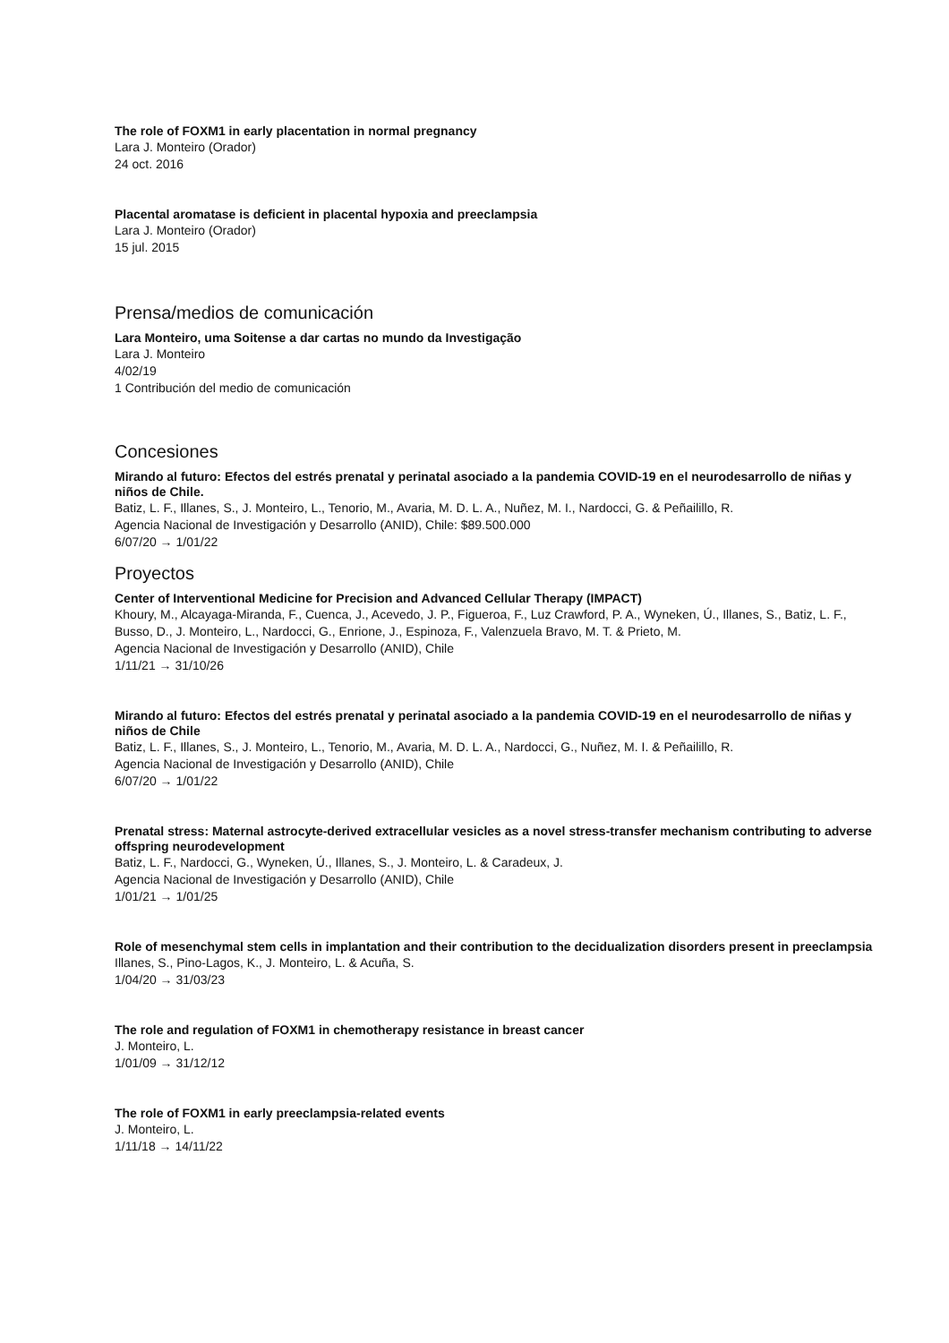The role of FOXM1 in early placentation in normal pregnancy
Lara J. Monteiro (Orador)
24 oct. 2016
Placental aromatase is deficient in placental hypoxia and preeclampsia
Lara J. Monteiro (Orador)
15 jul. 2015
Prensa/medios de comunicación
Lara Monteiro, uma Soitense a dar cartas no mundo da Investigação
Lara J. Monteiro
4/02/19
1 Contribución del medio de comunicación
Concesiones
Mirando al futuro: Efectos del estrés prenatal y perinatal asociado a la pandemia COVID-19 en el neurodesarrollo de niñas y niños de Chile.
Batiz, L. F., Illanes, S., J. Monteiro, L., Tenorio, M., Avaria, M. D. L. A., Nuñez, M. I., Nardocci, G. & Peñailillo, R.
Agencia Nacional de Investigación y Desarrollo (ANID), Chile: $89.500.000
6/07/20 → 1/01/22
Proyectos
Center of Interventional Medicine for Precision and Advanced Cellular Therapy (IMPACT)
Khoury, M., Alcayaga-Miranda, F., Cuenca, J., Acevedo, J. P., Figueroa, F., Luz Crawford, P. A., Wyneken, Ú., Illanes, S., Batiz, L. F., Busso, D., J. Monteiro, L., Nardocci, G., Enrione, J., Espinoza, F., Valenzuela Bravo, M. T. & Prieto, M.
Agencia Nacional de Investigación y Desarrollo (ANID), Chile
1/11/21 → 31/10/26
Mirando al futuro: Efectos del estrés prenatal y perinatal asociado a la pandemia COVID-19 en el neurodesarrollo de niñas y niños de Chile
Batiz, L. F., Illanes, S., J. Monteiro, L., Tenorio, M., Avaria, M. D. L. A., Nardocci, G., Nuñez, M. I. & Peñailillo, R.
Agencia Nacional de Investigación y Desarrollo (ANID), Chile
6/07/20 → 1/01/22
Prenatal stress: Maternal astrocyte-derived extracellular vesicles as a novel stress-transfer mechanism contributing to adverse offspring neurodevelopment
Batiz, L. F., Nardocci, G., Wyneken, Ú., Illanes, S., J. Monteiro, L. & Caradeux, J.
Agencia Nacional de Investigación y Desarrollo (ANID), Chile
1/01/21 → 1/01/25
Role of mesenchymal stem cells in implantation and their contribution to the decidualization disorders present in preeclampsia
Illanes, S., Pino-Lagos, K., J. Monteiro, L. & Acuña, S.
1/04/20 → 31/03/23
The role and regulation of FOXM1 in chemotherapy resistance in breast cancer
J. Monteiro, L.
1/01/09 → 31/12/12
The role of FOXM1 in early preeclampsia-related events
J. Monteiro, L.
1/11/18 → 14/11/22